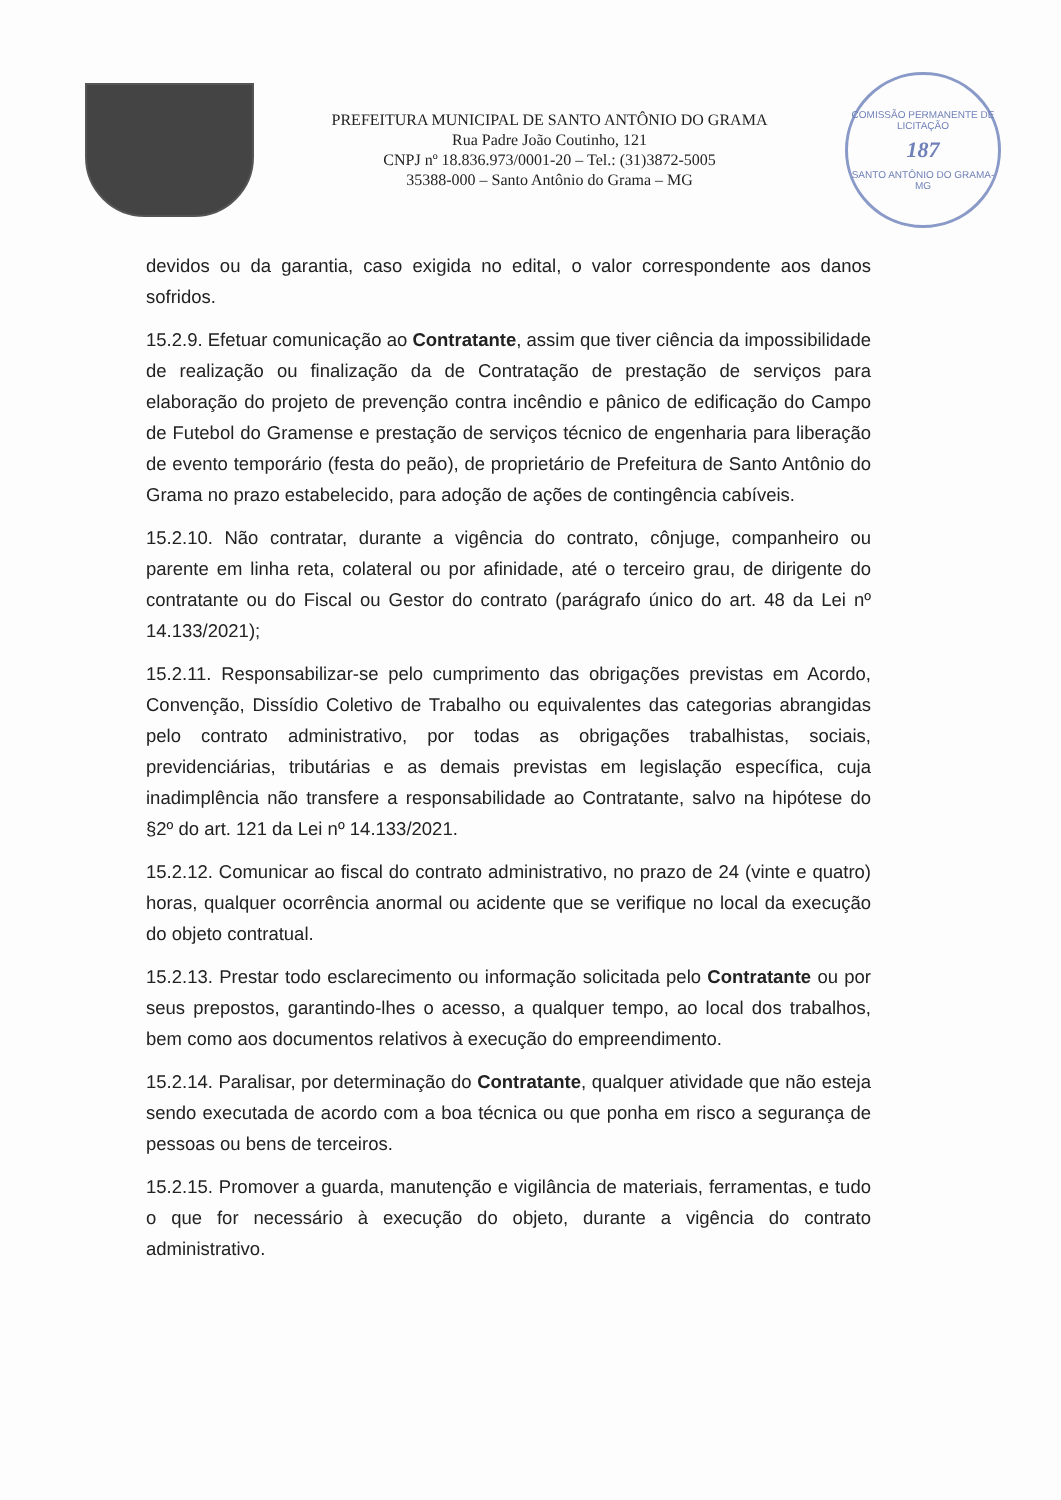PREFEITURA MUNICIPAL DE SANTO ANTÔNIO DO GRAMA
Rua Padre João Coutinho, 121
CNPJ nº 18.836.973/0001-20 – Tel.: (31)3872-5005
35388-000 – Santo Antônio do Grama – MG
COMISSÃO PERMANENTE DE LICITAÇÃO
187
SANTO ANTÔNIO DO GRAMA-MG
devidos ou da garantia, caso exigida no edital, o valor correspondente aos danos sofridos.
15.2.9. Efetuar comunicação ao Contratante, assim que tiver ciência da impossibilidade de realização ou finalização da de Contratação de prestação de serviços para elaboração do projeto de prevenção contra incêndio e pânico de edificação do Campo de Futebol do Gramense e prestação de serviços técnico de engenharia para liberação de evento temporário (festa do peão), de proprietário de Prefeitura de Santo Antônio do Grama no prazo estabelecido, para adoção de ações de contingência cabíveis.
15.2.10. Não contratar, durante a vigência do contrato, cônjuge, companheiro ou parente em linha reta, colateral ou por afinidade, até o terceiro grau, de dirigente do contratante ou do Fiscal ou Gestor do contrato (parágrafo único do art. 48 da Lei nº 14.133/2021);
15.2.11. Responsabilizar-se pelo cumprimento das obrigações previstas em Acordo, Convenção, Dissídio Coletivo de Trabalho ou equivalentes das categorias abrangidas pelo contrato administrativo, por todas as obrigações trabalhistas, sociais, previdenciárias, tributárias e as demais previstas em legislação específica, cuja inadimplência não transfere a responsabilidade ao Contratante, salvo na hipótese do §2º do art. 121 da Lei nº 14.133/2021.
15.2.12. Comunicar ao fiscal do contrato administrativo, no prazo de 24 (vinte e quatro) horas, qualquer ocorrência anormal ou acidente que se verifique no local da execução do objeto contratual.
15.2.13. Prestar todo esclarecimento ou informação solicitada pelo Contratante ou por seus prepostos, garantindo-lhes o acesso, a qualquer tempo, ao local dos trabalhos, bem como aos documentos relativos à execução do empreendimento.
15.2.14. Paralisar, por determinação do Contratante, qualquer atividade que não esteja sendo executada de acordo com a boa técnica ou que ponha em risco a segurança de pessoas ou bens de terceiros.
15.2.15. Promover a guarda, manutenção e vigilância de materiais, ferramentas, e tudo o que for necessário à execução do objeto, durante a vigência do contrato administrativo.